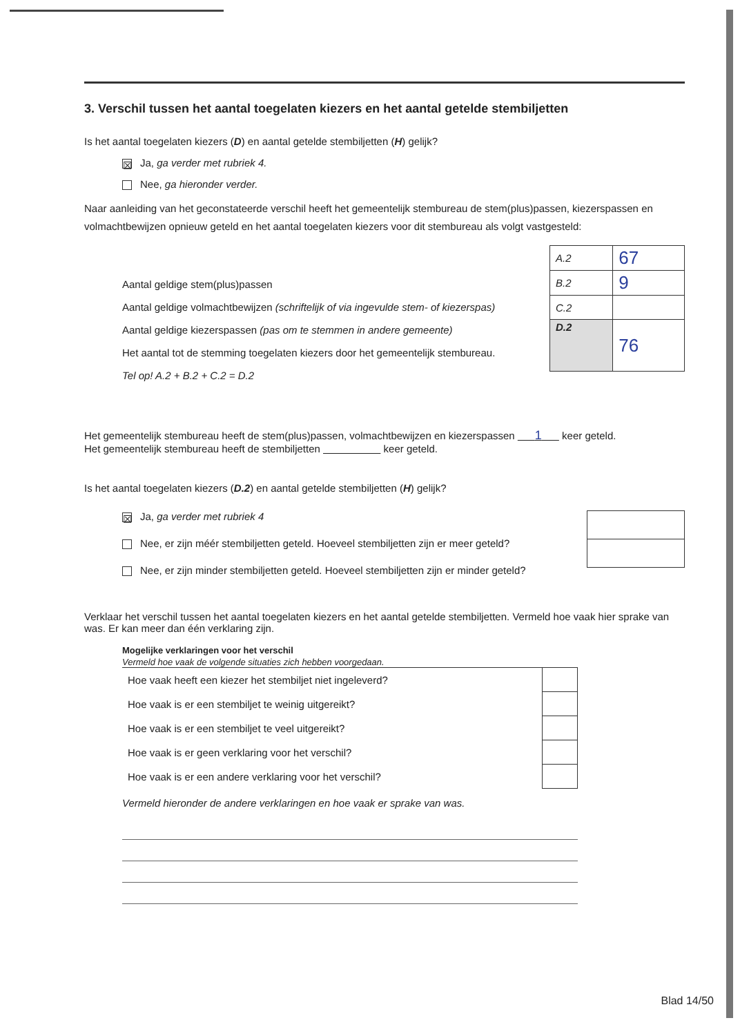3. Verschil tussen het aantal toegelaten kiezers en het aantal getelde stembiljetten
Is het aantal toegelaten kiezers (D) en aantal getelde stembiljetten (H) gelijk?
☒ Ja, ga verder met rubriek 4.
Nee, ga hieronder verder.
Naar aanleiding van het geconstateerde verschil heeft het gemeentelijk stembureau de stem(plus)passen, kiezerspassen en volmachtbewijzen opnieuw geteld en het aantal toegelaten kiezers voor dit stembureau als volgt vastgesteld:
Aantal geldige stem(plus)passen
Aantal geldige volmachtbewijzen (schriftelijk of via ingevulde stem- of kiezerspas)
Aantal geldige kiezerspassen (pas om te stemmen in andere gemeente)
Het aantal tot de stemming toegelaten kiezers door het gemeentelijk stembureau.
Tel op! A.2 + B.2 + C.2 = D.2
| A.2 | 67 |
| B.2 | 9 |
| C.2 | |
| D.2 | 76 |
Het gemeentelijk stembureau heeft de stem(plus)passen, volmachtbewijzen en kiezerspassen 1 keer geteld.
Het gemeentelijk stembureau heeft de stembiljetten keer geteld.
Is het aantal toegelaten kiezers (D.2) en aantal getelde stembiljetten (H) gelijk?
☒ Ja, ga verder met rubriek 4
Nee, er zijn méér stembiljetten geteld. Hoeveel stembiljetten zijn er meer geteld?
Nee, er zijn minder stembiljetten geteld. Hoeveel stembiljetten zijn er minder geteld?
Verklaar het verschil tussen het aantal toegelaten kiezers en het aantal getelde stembiljetten. Vermeld hoe vaak hier sprake van was. Er kan meer dan één verklaring zijn.
Mogelijke verklaringen voor het verschil
Vermeld hoe vaak de volgende situaties zich hebben voorgedaan.
| Hoe vaak heeft een kiezer het stembiljet niet ingeleverd? | |
| Hoe vaak is er een stembiljet te weinig uitgereikt? | |
| Hoe vaak is er een stembiljet te veel uitgereikt? | |
| Hoe vaak is er geen verklaring voor het verschil? | |
| Hoe vaak is er een andere verklaring voor het verschil? | |
Vermeld hieronder de andere verklaringen en hoe vaak er sprake van was.
Blad 14/50